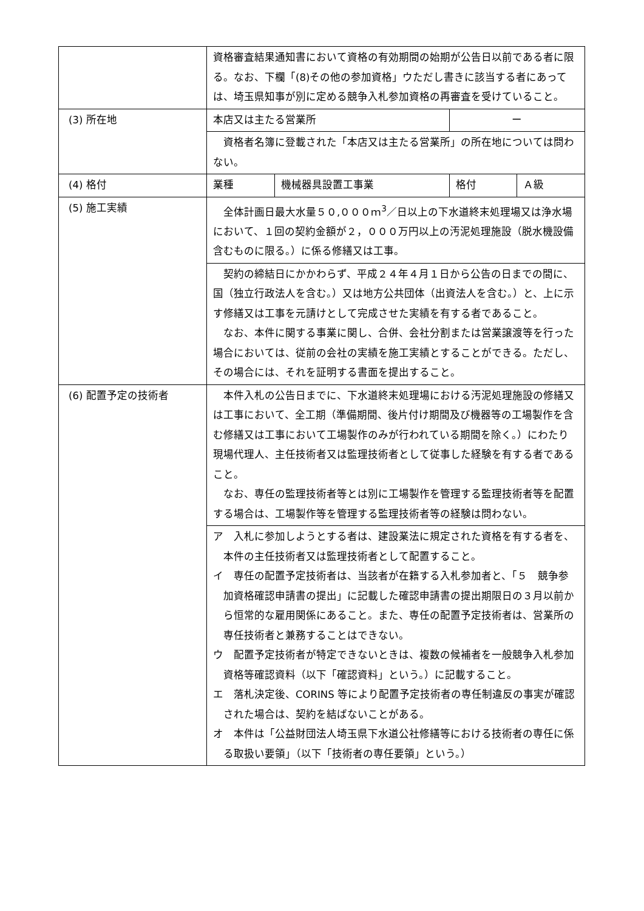| | 資格審査結果通知書において資格の有効期間の始期が公告日以前である者に限る。なお、下欄「(8)その他の参加資格」ウただし書きに該当する者にあっては、埼玉県知事が別に定める競争入札参加資格の再審査を受けていること。 | | | |
| (3) 所在地 | 本店又は主たる営業所 | | ー | |
| | 資格者名簿に登載された「本店又は主たる営業所」の所在地については問わない。 | | | |
| (4) 格付 | 業種 | 機械器具設置工事業 | 格付 | Ａ級 |
| (5) 施工実績 | 全体計画日最大水量５０,０００ｍ<sup>3</sup>／日以上の下水道終末処理場又は浄水場において、１回の契約金額が２，０００万円以上の汚泥処理施設（脱水機設備含むものに限る。）に係る修繕又は工事。 | | | |
| | 契約の締結日にかかわらず、平成２４年４月１日から公告の日までの間に、国（独立行政法人を含む。）又は地方公共団体（出資法人を含む。）と、上に示す修繕又は工事を元請けとして完成させた実績を有する者であること。 なお、本件に関する事業に関し、合併、会社分割または営業譲渡等を行った場合においては、従前の会社の実績を施工実績とすることができる。ただし、その場合には、それを証明する書面を提出すること。 | | | |
| (6) 配置予定の技術者 | 本件入札の公告日までに、下水道終末処理場における汚泥処理施設の修繕又は工事において、全工期（準備期間、後片付け期間及び機器等の工場製作を含む修繕又は工事において工場製作のみが行われている期間を除く。）にわたり現場代理人、主任技術者又は監理技術者として従事した経験を有する者であること。 なお、専任の監理技術者等とは別に工場製作を管理する監理技術者等を配置する場合は、工場製作等を管理する監理技術者等の経験は問わない。 | | | |
| | ア 入札に参加しようとする者は、建設業法に規定された資格を有する者を、本件の主任技術者又は監理技術者として配置すること。 イ 専任の配置予定技術者は、当該者が在籍する入札参加者と、「５ 競争参加資格確認申請書の提出」に記載した確認申請書の提出期限日の３月以前から恒常的な雇用関係にあること。また、専任の配置予定技術者は、営業所の専任技術者と兼務することはできない。 ウ 配置予定技術者が特定できないときは、複数の候補者を一般競争入札参加資格等確認資料（以下「確認資料」という。）に記載すること。 エ 落札決定後、CORINS 等により配置予定技術者の専任制違反の事実が確認された場合は、契約を結ばないことがある。 オ 本件は「公益財団法人埼玉県下水道公社修繕等における技術者の専任に係る取扱い要領」（以下「技術者の専任要領」という。） | | | |